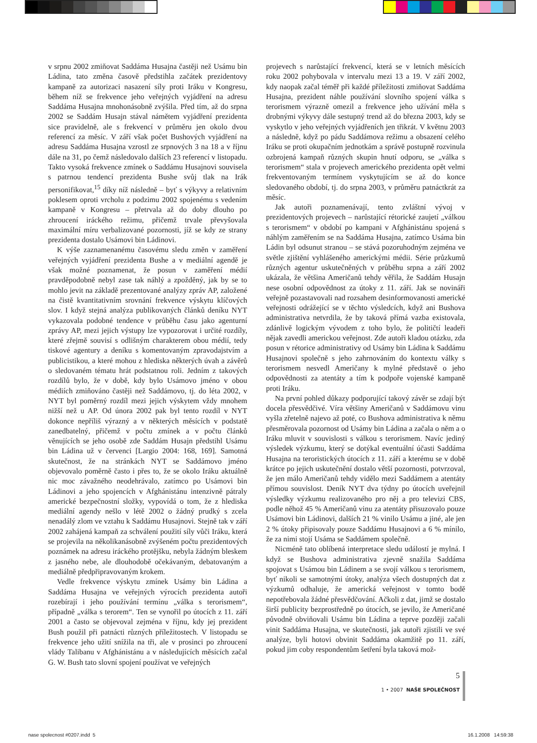v srpnu 2002 zmiňovat Saddáma Husajna častěji než Usámu bin Ládina, tato změna časově předstihla začátek prezidentovy kampaně za autorizaci nasazení síly proti Iráku v Kongresu, během níž se frekvence jeho veřejných vyjádření na adresu Saddáma Husajna mnohonásobně zvýšila. Před tím, až do srpna 2002 se Saddám Husajn stával námětem vyjádření prezidenta sice pravidelně, ale s frekvencí v průměru jen okolo dvou referencí za měsíc. V září však počet Bushových vyjádření na adresu Saddáma Husajna vzrostl ze srpnových 3 na 18 a v říjnu dále na 31, po čemž následovalo dalších 23 referencí v listopadu. Takto vysoká frekvence zmínek o Saddámu Husajnovi souvisela s patrnou tendencí prezidenta Bushe svůj tlak na Irák personifikovat,<sup>15</sup> díky níž následně – byť s výkyvy a relativním poklesem oproti vrcholu z podzimu 2002 spojenému s vedením kampaně v Kongresu – přetrvala až do doby dlouho po zhroucení iráckého režimu, přičemž trvale převyšovala maximální míru verbalizované pozornosti, jíž se kdy ze strany prezidenta dostalo Usámovi bin Ládinovi.
K výše zaznamenanému časovému sledu změn v zaměření veřejných vyjádření prezidenta Bushe a v mediální agendě je však možné poznamenat, že posun v zaměření médií pravděpodobně nebyl zase tak náhlý a zpožděný, jak by se to mohlo jevit na základě prezentované analýzy zpráv AP, založené na čistě kvantitativním srovnání frekvence výskytu klíčových slov. I když stejná analýza publikovaných článků deníku NYT vykazovala podobné tendence v průběhu času jako agenturní zprávy AP, mezi jejich výstupy lze vypozorovat i určité rozdíly, které zřejmě souvisí s odlišným charakterem obou médií, tedy tiskové agentury a deníku s komentovaným zpravodajstvím a publicistikou, a které mohou z hlediska některých úvah a závěrů o sledovaném tématu hrát podstatnou roli. Jedním z takových rozdílů bylo, že v době, kdy bylo Usámovo jméno v obou médiích zmiňováno častěji než Saddámovo, tj. do léta 2002, v NYT byl poměrný rozdíl mezi jejich výskytem vždy mnohem nižší než u AP. Od února 2002 pak byl tento rozdíl v NYT dokonce nepříliš výrazný a v některých měsících v podstatě zanedbatelný, přičemž v počtu zmínek a v počtu článků věnujících se jeho osobě zde Saddám Husajn předstihl Usámu bin Ládina už v červenci [Largio 2004: 168, 169]. Samotná skutečnost, že na stránkách NYT se Saddámovo jméno objevovalo poměrně často i přes to, že se okolo Iráku aktuálně nic moc závažného neodehrávalo, zatímco po Usámovi bin Ládinovi a jeho spojencích v Afghánistánu intenzivně pátraly americké bezpečnostní složky, vypovídá o tom, že z hlediska mediální agendy nešlo v létě 2002 o žádný prudký s zcela nenadálý zlom ve vztahu k Saddámu Husajnovi. Stejně tak v září 2002 zahájená kampaň za schválení použití síly vůči Iráku, která se projevila na několikanásobně zvýšeném počtu prezidentových poznámek na adresu iráckého protějšku, nebyla žádným bleskem z jasného nebe, ale dlouhodobě očekávaným, debatovaným a mediálně předpřipravovaným krokem.
Vedle frekvence výskytu zmínek Usámy bin Ládina a Saddáma Husajna ve veřejných výrocích prezidenta autoři rozebírají i jeho používání termínu „válka s terorismem“, případně „válka s terorem“. Ten se vynořil po útocích z 11. září 2001 a často se objevoval zejména v říjnu, kdy jej prezident Bush použil při patnácti různých příležitostech. V listopadu se frekvence jeho užití snížila na tři, ale v prosinci po zhroucení vlády Talibanu v Afghánistánu a v následujících měsících začal G. W. Bush tato slovní spojení používat ve veřejných
projevech s narůstající frekvencí, která se v letních měsících roku 2002 pohybovala v intervalu mezi 13 a 19. V září 2002, kdy naopak začal téměř při každé příležitosti zmiňovat Saddáma Husajna, prezident náhle používání slovního spojení válka s terorismem výrazně omezil a frekvence jeho užívání měla s drobnými výkyvy dále sestupný trend až do března 2003, kdy se vyskytlo v jeho veřejných vyjádřeních jen třikrát. V květnu 2003 a následně, když po pádu Saddámova režimu a obsazení celého Iráku se proti okupačním jednotkám a správě postupně rozvinula ozbrojená kampaň různých skupin hnutí odporu, se „válka s terorismem“ stala v projevech amerického prezidenta opět velmi frekventovaným termínem vyskytujícím se až do konce sledovaného období, tj. do srpna 2003, v průměru patnáctkrát za měsíc.
Jak autoři poznamenávají, tento zvláštní vývoj v prezidentových projevech – narůstající rétorické zaujetí „válkou s terorismem“ v období po kampani v Afghánistánu spojená s náhlým zaměřením se na Saddáma Husajna, zatímco Usáma bin Ládin byl odsunut stranou – se stává pozoruhodným zejména ve světle zjištění vyhlášeného americkými médii. Série průzkumů různých agentur uskutečněných v průběhu srpna a září 2002 ukázala, že většina Američanů tehdy věřila, že Saddám Husajn nese osobní odpovědnost za útoky z 11. září. Jak se novináři veřejně pozastavovali nad rozsahem desinformovanosti americké veřejnosti odrážející se v těchto výsledcích, když ani Bushova administrativa netvrdila, že by taková přímá vazba existovala, zdánlivě logickým vývodem z toho bylo, že političtí leadeři nějak zavedli americkou veřejnost. Zde autoři kladou otázku, zda posun v rétorice administrativy od Usámy bin Ládina k Saddámu Husajnovi společně s jeho zahrnováním do kontextu války s terorismem nesvedl Američany k mylné představě o jeho odpovědnosti za atentáty a tím k podpoře vojenské kampaně proti Iráku.
Na první pohled důkazy podporující takový závěr se zdají být docela přesvědčivé. Víra většiny Američanů v Saddámovu vinu vyšla zřetelně najevo až poté, co Bushova administrativa k němu přesměrovala pozornost od Usámy bin Ládina a začala o něm a o Iráku mluvit v souvislosti s válkou s terorismem. Navíc jediný výsledek výzkumu, který se dotýkal eventuální účasti Saddáma Husajna na teroristických útocích z 11. září a kterému se v době krátce po jejich uskutečnění dostalo větší pozornosti, potvrzoval, že jen málo Američanů tehdy vidělo mezi Saddámem a atentáty přímou souvislost. Deník NYT dva týdny po útocích uveřejnil výsledky výzkumu realizovaného pro něj a pro televizi CBS, podle něhož 45 % Američanů vinu za atentáty přisuzovalo pouze Usámovi bin Ládinovi, dalších 21 % vinilo Usámu a jiné, ale jen 2 % útoky připisovaly pouze Saddámu Husajnovi a 6 % mínilo, že za nimi stojí Usáma se Saddámem společně.
Nicméně tato oblíbená interpretace sledu událostí je mylná. I když se Bushova administrativa zjevně snažila Saddáma spojovat s Usámou bin Ládinem a se svojí válkou s terorismem, byť nikoli se samotnými útoky, analýza všech dostupných dat z výzkumů odhaluje, že americká veřejnost v tomto bodě nepotřebovala žádné přesvědčování. Ačkoli z dat, jimž se dostalo širší publicity bezprostředně po útocích, se jevilo, že Američané původně obviňovali Usámu bin Ládina a teprve později začali vinit Saddáma Husajna, ve skutečnosti, jak autoři zjistili ve své analýze, byli hotovi obvinit Saddáma okamžitě po 11. září, pokud jim coby respondentům šetření byla taková mož-
5
1 • 2007 NAŠE SPOLEČNOST
nase spolecnost #0207.indd 5 16.1.2008 14:59:38